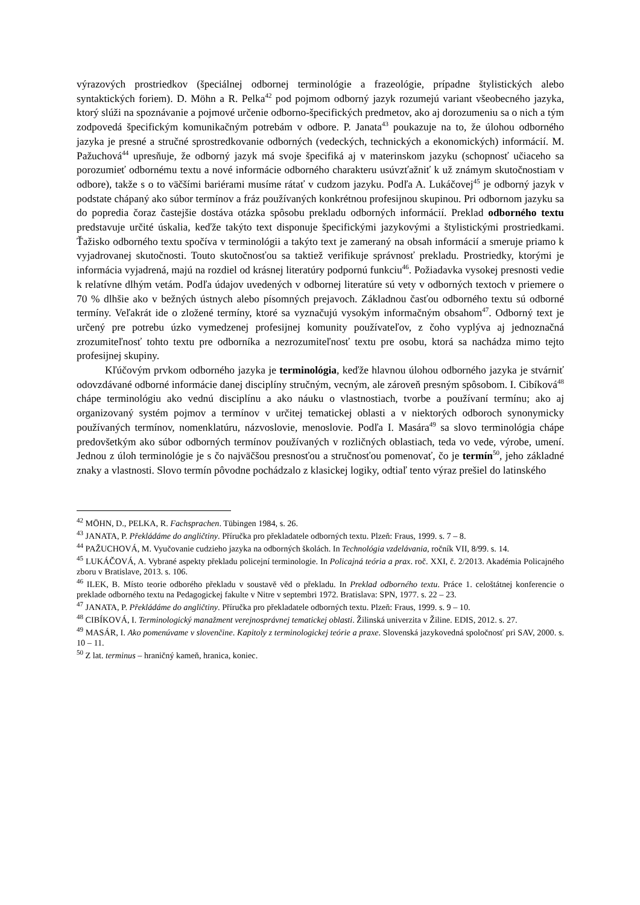výrazových prostriedkov (špeciálnej odbornej terminológie a frazeológie, prípadne štylistických alebo syntaktických foriem). D. Möhn a R. Pelka<sup>42</sup> pod pojmom odborný jazyk rozumejú variant všeobecného jazyka, ktorý slúži na spoznávanie a pojmové určenie odborno-špecifických predmetov, ako aj dorozumeniu sa o nich a tým zodpovedá špecifickým komunikačným potrebám v odbore. P. Janata<sup>43</sup> poukazuje na to, že úlohou odborného jazyka je presné a stručné sprostredkovanie odborných (vedeckých, technických a ekonomických) informácií. M. Pažuchová<sup>44</sup> upresňuje, že odborný jazyk má svoje špecifiká aj v materinskom jazyku (schopnosť učiaceho sa porozumieť odbornému textu a nové informácie odborného charakteru usúvzťažniť k už známym skutočnostiam v odbore), takže s o to väčšími bariérami musíme rátať v cudzom jazyku. Podľa A. Lukáčovej<sup>45</sup> je odborný jazyk v podstate chápaný ako súbor termínov a fráz používaných konkrétnou profesijnou skupinou. Pri odbornom jazyku sa do popredia čoraz častejšie dostáva otázka spôsobu prekladu odborných informácií. Preklad odborného textu predstavuje určité úskalia, keďže takýto text disponuje špecifickými jazykovými a štylistickými prostriedkami. Ťažisko odborného textu spočíva v terminológii a takýto text je zameraný na obsah informácií a smeruje priamo k vyjadrovanej skutočnosti. Touto skutočnosťou sa taktiež verifikuje správnosť prekladu. Prostriedky, ktorými je informácia vyjadrená, majú na rozdiel od krásnej literatúry podpornú funkciu<sup>46</sup>. Požiadavka vysokej presnosti vedie k relatívne dlhým vetám. Podľa údajov uvedených v odbornej literatúre sú vety v odborných textoch v priemere o 70 % dlhšie ako v bežných ústnych alebo písomných prejavoch. Základnou časťou odborného textu sú odborné termíny. Veľakrát ide o zložené termíny, ktoré sa vyznačujú vysokým informačným obsahom<sup>47</sup>. Odborný text je určený pre potrebu úzko vymedzenej profesijnej komunity používateľov, z čoho vyplýva aj jednoznačná zrozumiteľnosť tohto textu pre odborníka a nezrozumiteľnosť textu pre osobu, ktorá sa nachádza mimo tejto profesijnej skupiny.
Kľúčovým prvkom odborného jazyka je terminológia, keďže hlavnou úlohou odborného jazyka je stvárniť odovzdávané odborné informácie danej disciplíny stručným, vecným, ale zároveň presným spôsobom. I. Cibíková<sup>48</sup> chápe terminológiu ako vednú disciplínu a ako náuku o vlastnostiach, tvorbe a používaní termínu; ako aj organizovaný systém pojmov a termínov v určitej tematickej oblasti a v niektorých odboroch synonymicky používaných termínov, nomenklatúru, názvoslovie, menoslovie. Podľa I. Masára<sup>49</sup> sa slovo terminológia chápe predovšetkým ako súbor odborných termínov používaných v rozličných oblastiach, teda vo vede, výrobe, umení. Jednou z úloh terminológie je s čo najväčšou presnosťou a stručnosťou pomenovať, čo je termín<sup>50</sup>, jeho základné znaky a vlastnosti. Slovo termín pôvodne pochádzalo z klasickej logiky, odtiaľ tento výraz prešiel do latinského
<sup>42</sup> MÖHN, D., PELKA, R. Fachsprachen. Tübingen 1984, s. 26.
<sup>43</sup> JANATA, P. Překládáme do angličtiny. Příručka pro překladatele odborných textu. Plzeň: Fraus, 1999. s. 7 – 8.
<sup>44</sup> PAŽUCHOVÁ, M. Vyučovanie cudzieho jazyka na odborných školách. In Technológia vzdelávania, ročník VII, 8/99. s. 14.
<sup>45</sup> LUKÁČOVÁ, A. Vybrané aspekty překladu policejní terminologie. In Policajná teória a prax. roč. XXI, č. 2/2013. Akadémia Policajného zboru v Bratislave, 2013. s. 106.
<sup>46</sup> ILEK, B. Místo teorie odboréhо překladu v soustavě věd o překladu. In Preklad odborného textu. Práce 1. celoštátnej konferencie o preklade odborného textu na Pedagogickej fakulte v Nitre v septembri 1972. Bratislava: SPN, 1977. s. 22 – 23.
<sup>47</sup> JANATA, P. Překládáme do angličtiny. Příručka pro překladatele odborných textu. Plzeň: Fraus, 1999. s. 9 – 10.
<sup>48</sup> CIBÍKOVÁ, I. Terminologický manažment verejnosprávnej tematickej oblasti. Žilinská univerzita v Žiline. EDIS, 2012. s. 27.
<sup>49</sup> MASÁR, I. Ako pomenúvame v slovenčine. Kapitoly z terminologickej teórie a praxe. Slovenská jazykovedná spoločnosť pri SAV, 2000. s. 10 – 11.
<sup>50</sup> Z lat. terminus – hraničný kameň, hranica, koniec.